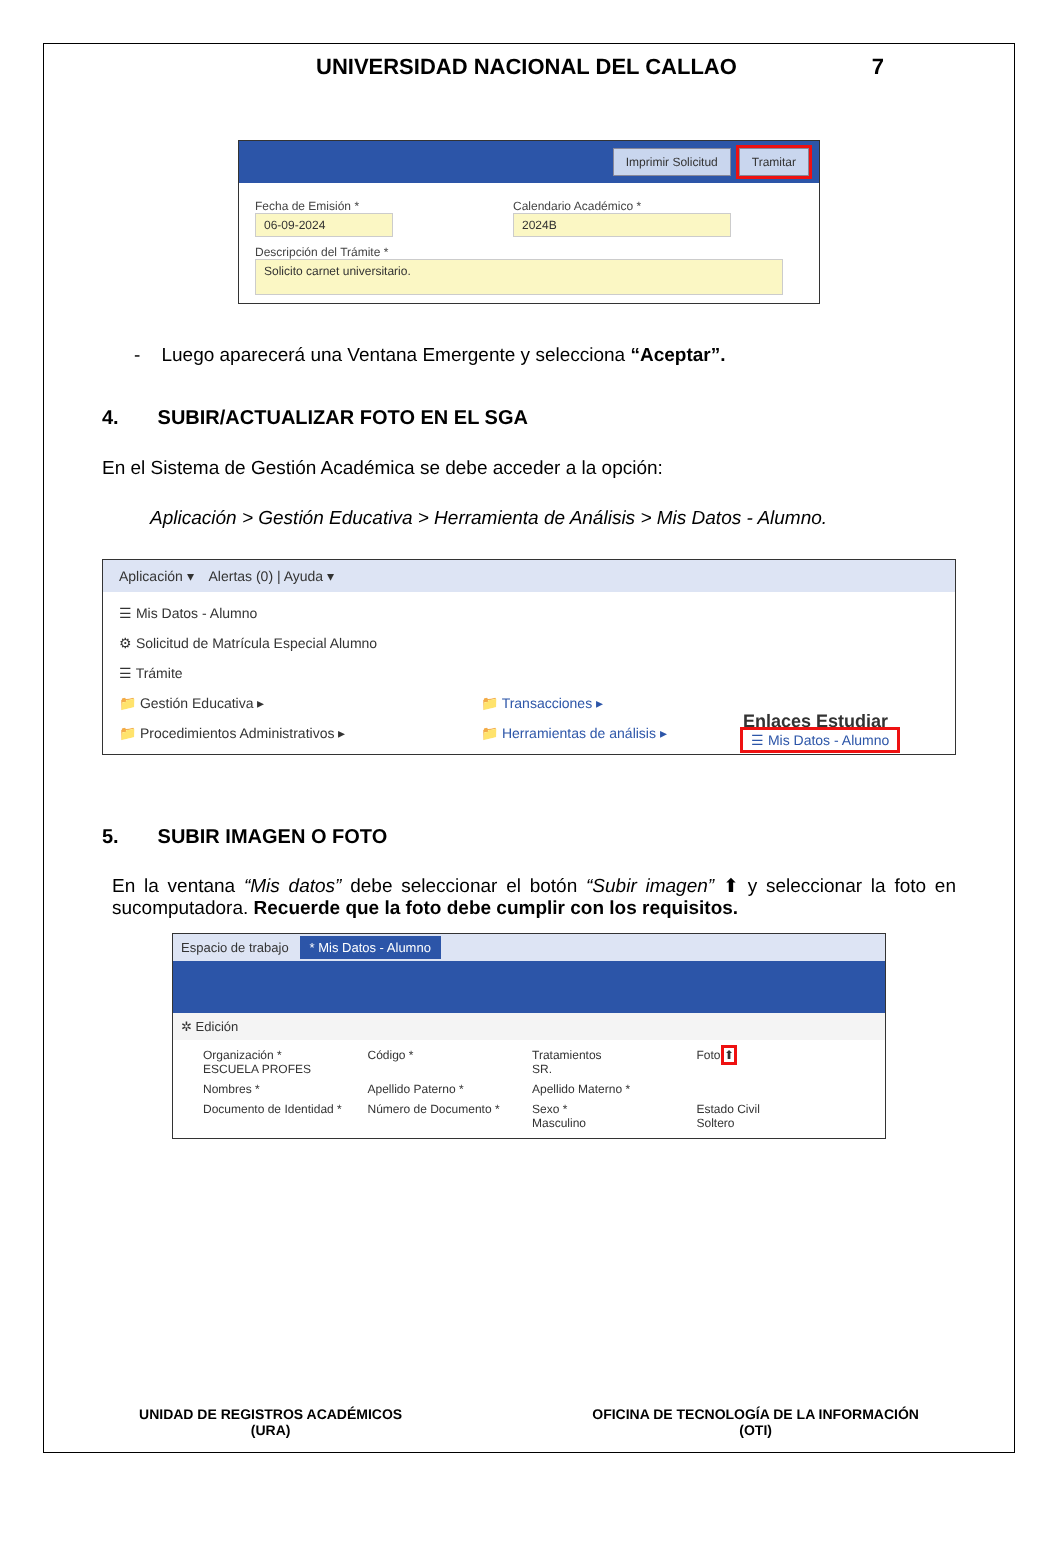UNIVERSIDAD NACIONAL DEL CALLAO 7
Imprimir Solicitud Tramitar
Fecha de Emisión *
06-09-2024
Calendario Académico *
2024B
Descripción del Trámite *
Solicito carnet universitario.
- Luego aparecerá una Ventana Emergente y selecciona “Aceptar”.
4. SUBIR/ACTUALIZAR FOTO EN EL SGA
En el Sistema de Gestión Académica se debe acceder a la opción:
Aplicación > Gestión Educativa > Herramienta de Análisis > Mis Datos - Alumno.
Aplicación ▾ Alertas (0) | Ayuda ▾
☰ Mis Datos - Alumno
⚙ Solicitud de Matrícula Especial Alumno
☰ Trámite
📁 Gestión Educativa ▸
📁 Procedimientos Administrativos ▸
📁 Transacciones ▸
📁 Herramientas de análisis ▸
Enlaces Estudiar
☰ Mis Datos - Alumno
5. SUBIR IMAGEN O FOTO
En la ventana “Mis datos” debe seleccionar el botón “Subir imagen” ⬆ y seleccionar la foto en sucomputadora. Recuerde que la foto debe cumplir con los requisitos.
Espacio de trabajo * Mis Datos - Alumno
✲ Edición
Organización *
ESCUELA PROFES
Código *
Tratamientos
SR.
Foto ⬆
Nombres *
Apellido Paterno *
Apellido Materno *
Documento de Identidad *
Número de Documento *
Sexo *
Masculino
Estado Civil
Soltero
UNIDAD DE REGISTROS ACADÉMICOS
(URA)
OFICINA DE TECNOLOGÍA DE LA INFORMACIÓN
(OTI)